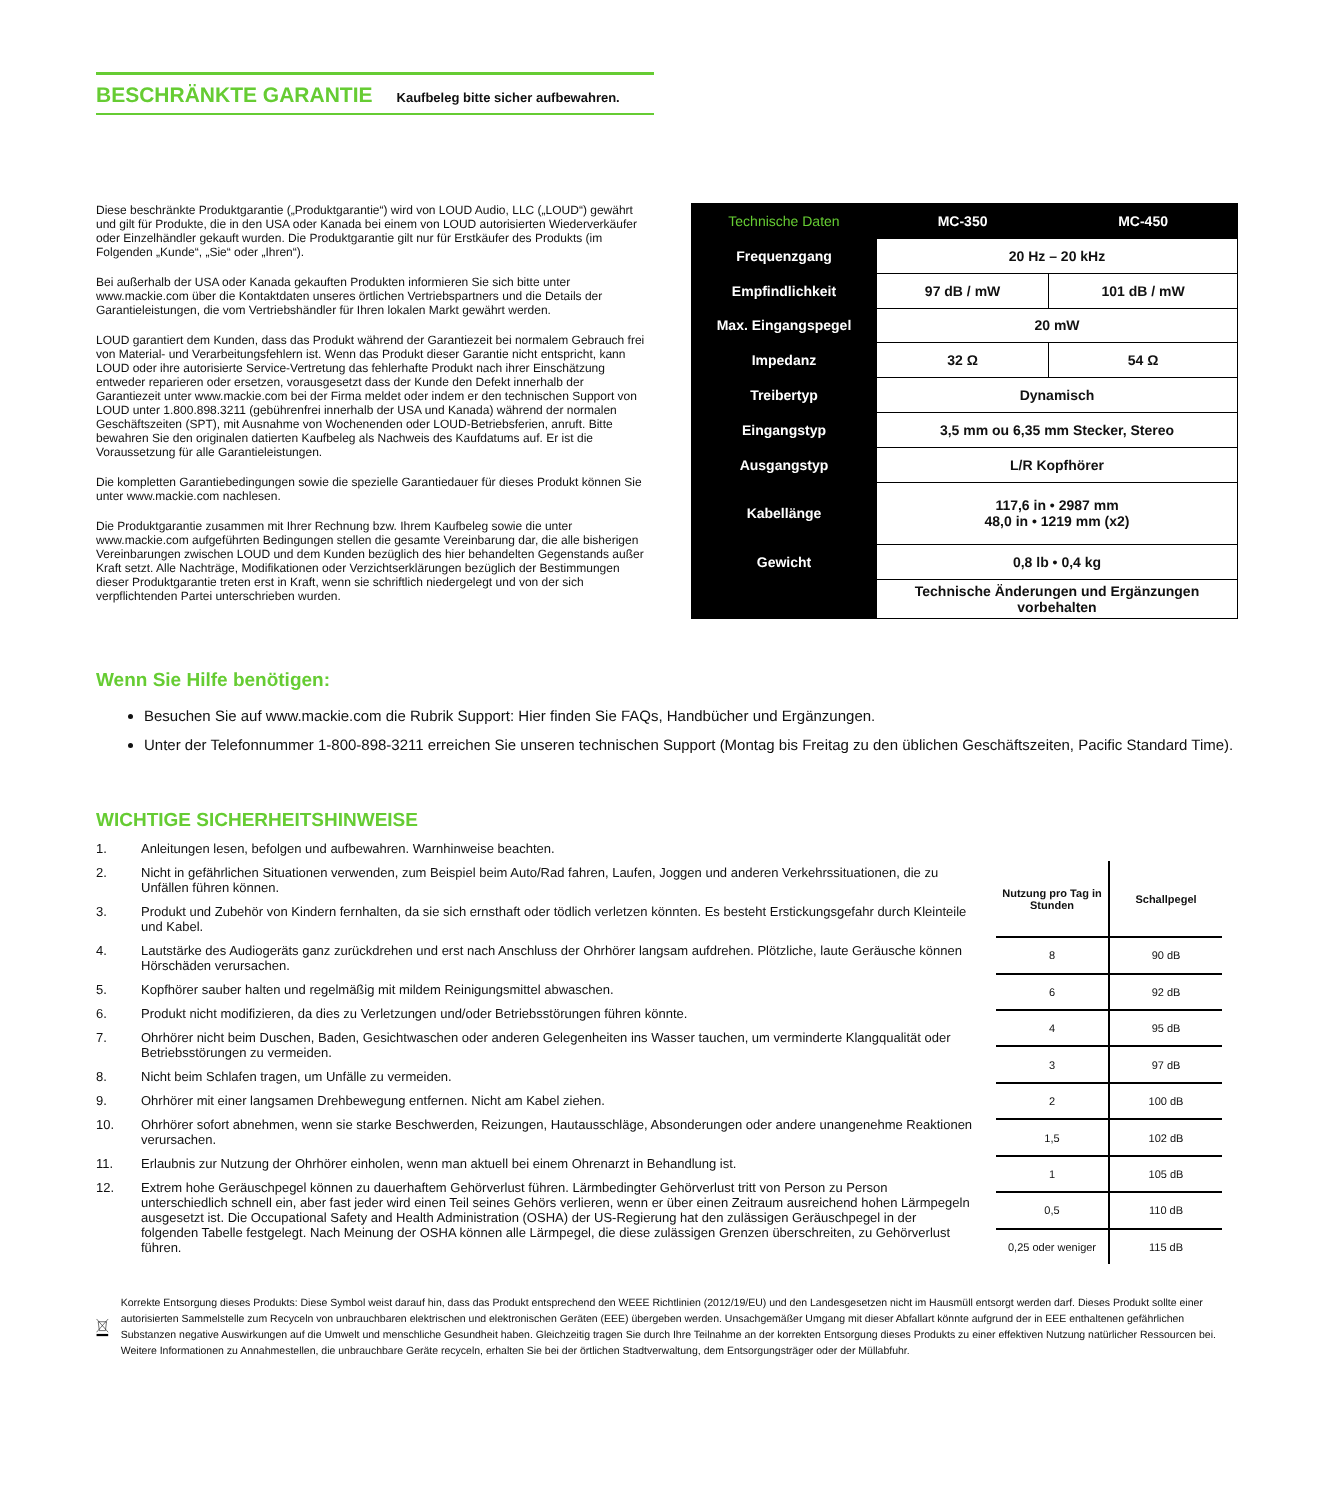BESCHRÄNKTE GARANTIE
Kaufbeleg bitte sicher aufbewahren.
Diese beschränkte Produktgarantie („Produktgarantie“) wird von LOUD Audio, LLC („LOUD“) gewährt und gilt für Produkte, die in den USA oder Kanada bei einem von LOUD autorisierten Wiederverkäufer oder Einzelhändler gekauft wurden. Die Produktgarantie gilt nur für Erstkäufer des Produkts (im Folgenden „Kunde“, „Sie“ oder „Ihren“).
Bei außerhalb der USA oder Kanada gekauften Produkten informieren Sie sich bitte unter www.mackie.com über die Kontaktdaten unseres örtlichen Vertriebspartners und die Details der Garantieleistungen, die vom Vertriebshändler für Ihren lokalen Markt gewährt werden.
LOUD garantiert dem Kunden, dass das Produkt während der Garantiezeit bei normalem Gebrauch frei von Material- und Verarbeitungsfehlern ist. Wenn das Produkt dieser Garantie nicht entspricht, kann LOUD oder ihre autorisierte Service-Vertretung das fehlerhafte Produkt nach ihrer Einschätzung entweder reparieren oder ersetzen, vorausgesetzt dass der Kunde den Defekt innerhalb der Garantiezeit unter www.mackie.com bei der Firma meldet oder indem er den technischen Support von LOUD unter 1.800.898.3211 (gebührenfrei innerhalb der USA und Kanada) während der normalen Geschäftszeiten (SPT), mit Ausnahme von Wochenenden oder LOUD-Betriebsferien, anruft. Bitte bewahren Sie den originalen datierten Kaufbeleg als Nachweis des Kaufdatums auf. Er ist die Voraussetzung für alle Garantieleistungen.
Die kompletten Garantiebedingungen sowie die spezielle Garantiedauer für dieses Produkt können Sie unter www.mackie.com nachlesen.
Die Produktgarantie zusammen mit Ihrer Rechnung bzw. Ihrem Kaufbeleg sowie die unter www.mackie.com aufgeführten Bedingungen stellen die gesamte Vereinbarung dar, die alle bisherigen Vereinbarungen zwischen LOUD und dem Kunden bezüglich des hier behandelten Gegenstands außer Kraft setzt. Alle Nachträge, Modifikationen oder Verzichtserklärungen bezüglich der Bestimmungen dieser Produktgarantie treten erst in Kraft, wenn sie schriftlich niedergelegt und von der sich verpflichtenden Partei unterschrieben wurden.
| Technische Daten | MC-350 | MC-450 |
| --- | --- | --- |
| Frequenzgang | 20 Hz – 20 kHz | |
| Empfindlichkeit | 97 dB / mW | 101 dB / mW |
| Max. Eingangspegel | 20 mW | |
| Impedanz | 32 Ω | 54 Ω |
| Treibertyp | Dynamisch | |
| Eingangstyp | 3,5 mm ou 6,35 mm Stecker, Stereo | |
| Ausgangstyp | L/R Kopfhörer | |
| Kabellänge | 117,6 in • 2987 mm 48,0 in • 1219 mm (x2) | |
| Gewicht | 0,8 lb • 0,4 kg | |
| | Technische Änderungen und Ergänzungen vorbehalten | |
Wenn Sie Hilfe benötigen:
Besuchen Sie auf www.mackie.com die Rubrik Support: Hier finden Sie FAQs, Handbücher und Ergänzungen.
Unter der Telefonnummer 1-800-898-3211 erreichen Sie unseren technischen Support (Montag bis Freitag zu den üblichen Geschäftszeiten, Pacific Standard Time).
WICHTIGE SICHERHEITSHINWEISE
1. Anleitungen lesen, befolgen und aufbewahren. Warnhinweise beachten.
2. Nicht in gefährlichen Situationen verwenden, zum Beispiel beim Auto/Rad fahren, Laufen, Joggen und anderen Verkehrssituationen, die zu Unfällen führen können.
3. Produkt und Zubehör von Kindern fernhalten, da sie sich ernsthaft oder tödlich verletzen könnten. Es besteht Erstickungsgefahr durch Kleinteile und Kabel.
4. Lautstärke des Audiogeräts ganz zurückdrehen und erst nach Anschluss der Ohrhörer langsam aufdrehen. Plötzliche, laute Geräusche können Hörschäden verursachen.
5. Kopfhörer sauber halten und regelmäßig mit mildem Reinigungsmittel abwaschen.
6. Produkt nicht modifizieren, da dies zu Verletzungen und/oder Betriebsstörungen führen könnte.
7. Ohrhörer nicht beim Duschen, Baden, Gesichtwaschen oder anderen Gelegenheiten ins Wasser tauchen, um verminderte Klangqualität oder Betriebsstörungen zu vermeiden.
8. Nicht beim Schlafen tragen, um Unfälle zu vermeiden.
9. Ohrhörer mit einer langsamen Drehbewegung entfernen. Nicht am Kabel ziehen.
10. Ohrhörer sofort abnehmen, wenn sie starke Beschwerden, Reizungen, Hautausschläge, Absonderungen oder andere unangenehme Reaktionen verursachen.
11. Erlaubnis zur Nutzung der Ohrhörer einholen, wenn man aktuell bei einem Ohrenarzt in Behandlung ist.
12. Extrem hohe Geräuschpegel können zu dauerhaftem Gehörverlust führen. Lärmbedingter Gehörverlust tritt von Person zu Person unterschiedlich schnell ein, aber fast jeder wird einen Teil seines Gehörs verlieren, wenn er über einen Zeitraum ausreichend hohen Lärmpegeln ausgesetzt ist. Die Occupational Safety and Health Administration (OSHA) der US-Regierung hat den zulässigen Geräuschpegel in der folgenden Tabelle festgelegt. Nach Meinung der OSHA können alle Lärmpegel, die diese zulässigen Grenzen überschreiten, zu Gehörverlust führen.
| Nutzung pro Tag in Stunden | Schallpegel |
| --- | --- |
| 8 | 90 dB |
| 6 | 92 dB |
| 4 | 95 dB |
| 3 | 97 dB |
| 2 | 100 dB |
| 1,5 | 102 dB |
| 1 | 105 dB |
| 0,5 | 110 dB |
| 0,25 oder weniger | 115 dB |
Korrekte Entsorgung dieses Produkts: Diese Symbol weist darauf hin, dass das Produkt entsprechend den WEEE Richtlinien (2012/19/EU) und den Landesgesetzen nicht im Hausmüll entsorgt werden darf. Dieses Produkt sollte einer autorisierten Sammelstelle zum Recyceln von unbrauchbaren elektrischen und elektronischen Geräten (EEE) übergeben werden. Unsachgemäßer Umgang mit dieser Abfallart könnte aufgrund der in EEE enthaltenen gefährlichen Substanzen negative Auswirkungen auf die Umwelt und menschliche Gesundheit haben. Gleichzeitig tragen Sie durch Ihre Teilnahme an der korrekten Entsorgung dieses Produkts zu einer effektiven Nutzung natürlicher Ressourcen bei. Weitere Informationen zu Annahmestellen, die unbrauchbare Geräte recyceln, erhalten Sie bei der örtlichen Stadtverwaltung, dem Entsorgungsträger oder der Müllabfuhr.